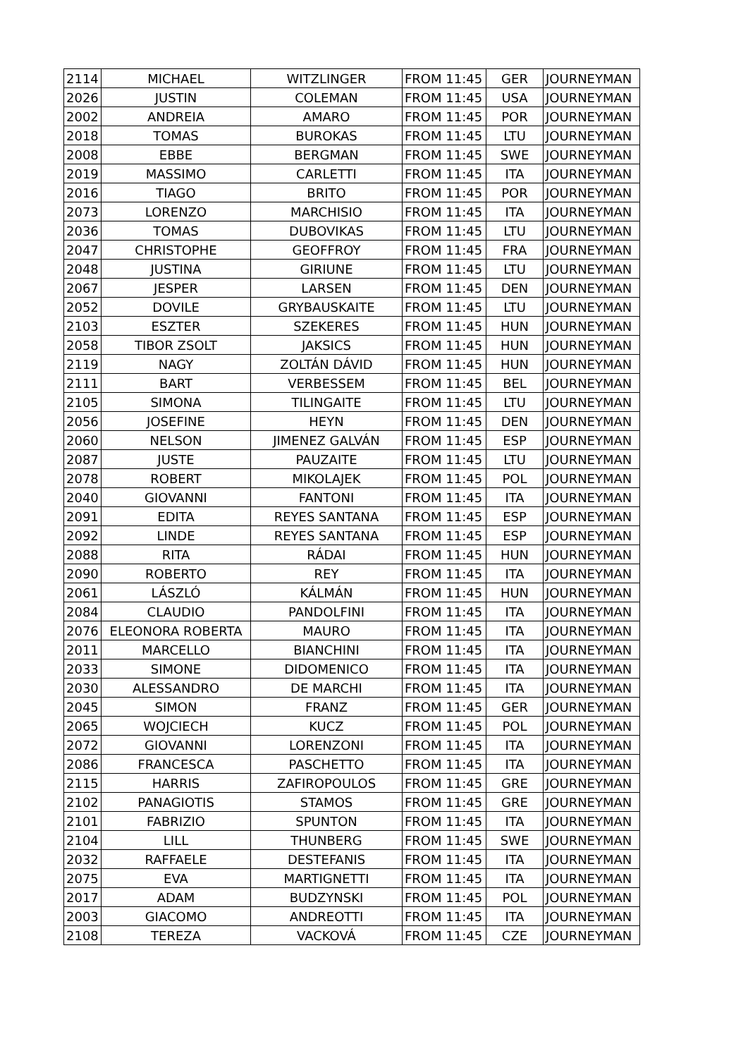| 2114 | MICHAEL | WITZLINGER | FROM 11:45 | GER | JOURNEYMAN |
| 2026 | JUSTIN | COLEMAN | FROM 11:45 | USA | JOURNEYMAN |
| 2002 | ANDREIA | AMARO | FROM 11:45 | POR | JOURNEYMAN |
| 2018 | TOMAS | BUROKAS | FROM 11:45 | LTU | JOURNEYMAN |
| 2008 | EBBE | BERGMAN | FROM 11:45 | SWE | JOURNEYMAN |
| 2019 | MASSIMO | CARLETTI | FROM 11:45 | ITA | JOURNEYMAN |
| 2016 | TIAGO | BRITO | FROM 11:45 | POR | JOURNEYMAN |
| 2073 | LORENZO | MARCHISIO | FROM 11:45 | ITA | JOURNEYMAN |
| 2036 | TOMAS | DUBOVIKAS | FROM 11:45 | LTU | JOURNEYMAN |
| 2047 | CHRISTOPHE | GEOFFROY | FROM 11:45 | FRA | JOURNEYMAN |
| 2048 | JUSTINA | GIRIUNE | FROM 11:45 | LTU | JOURNEYMAN |
| 2067 | JESPER | LARSEN | FROM 11:45 | DEN | JOURNEYMAN |
| 2052 | DOVILE | GRYBAUSKAITE | FROM 11:45 | LTU | JOURNEYMAN |
| 2103 | ESZTER | SZEKERES | FROM 11:45 | HUN | JOURNEYMAN |
| 2058 | TIBOR ZSOLT | JAKSICS | FROM 11:45 | HUN | JOURNEYMAN |
| 2119 | NAGY | ZOLTÁN DÁVID | FROM 11:45 | HUN | JOURNEYMAN |
| 2111 | BART | VERBESSEM | FROM 11:45 | BEL | JOURNEYMAN |
| 2105 | SIMONA | TILINGAITE | FROM 11:45 | LTU | JOURNEYMAN |
| 2056 | JOSEFINE | HEYN | FROM 11:45 | DEN | JOURNEYMAN |
| 2060 | NELSON | JIMENEZ GALVÁN | FROM 11:45 | ESP | JOURNEYMAN |
| 2087 | JUSTE | PAUZAITE | FROM 11:45 | LTU | JOURNEYMAN |
| 2078 | ROBERT | MIKOLAJEK | FROM 11:45 | POL | JOURNEYMAN |
| 2040 | GIOVANNI | FANTONI | FROM 11:45 | ITA | JOURNEYMAN |
| 2091 | EDITA | REYES SANTANA | FROM 11:45 | ESP | JOURNEYMAN |
| 2092 | LINDE | REYES SANTANA | FROM 11:45 | ESP | JOURNEYMAN |
| 2088 | RITA | RÁDAI | FROM 11:45 | HUN | JOURNEYMAN |
| 2090 | ROBERTO | REY | FROM 11:45 | ITA | JOURNEYMAN |
| 2061 | LÁSZLÓ | KÁLMÁN | FROM 11:45 | HUN | JOURNEYMAN |
| 2084 | CLAUDIO | PANDOLFINI | FROM 11:45 | ITA | JOURNEYMAN |
| 2076 | ELEONORA ROBERTA | MAURO | FROM 11:45 | ITA | JOURNEYMAN |
| 2011 | MARCELLO | BIANCHINI | FROM 11:45 | ITA | JOURNEYMAN |
| 2033 | SIMONE | DIDOMENICO | FROM 11:45 | ITA | JOURNEYMAN |
| 2030 | ALESSANDRO | DE MARCHI | FROM 11:45 | ITA | JOURNEYMAN |
| 2045 | SIMON | FRANZ | FROM 11:45 | GER | JOURNEYMAN |
| 2065 | WOJCIECH | KUCZ | FROM 11:45 | POL | JOURNEYMAN |
| 2072 | GIOVANNI | LORENZONI | FROM 11:45 | ITA | JOURNEYMAN |
| 2086 | FRANCESCA | PASCHETTO | FROM 11:45 | ITA | JOURNEYMAN |
| 2115 | HARRIS | ZAFIROPOULOS | FROM 11:45 | GRE | JOURNEYMAN |
| 2102 | PANAGIOTIS | STAMOS | FROM 11:45 | GRE | JOURNEYMAN |
| 2101 | FABRIZIO | SPUNTON | FROM 11:45 | ITA | JOURNEYMAN |
| 2104 | LILL | THUNBERG | FROM 11:45 | SWE | JOURNEYMAN |
| 2032 | RAFFAELE | DESTEFANIS | FROM 11:45 | ITA | JOURNEYMAN |
| 2075 | EVA | MARTIGNETTI | FROM 11:45 | ITA | JOURNEYMAN |
| 2017 | ADAM | BUDZYNSKI | FROM 11:45 | POL | JOURNEYMAN |
| 2003 | GIACOMO | ANDREOTTI | FROM 11:45 | ITA | JOURNEYMAN |
| 2108 | TEREZA | VACKOVÁ | FROM 11:45 | CZE | JOURNEYMAN |